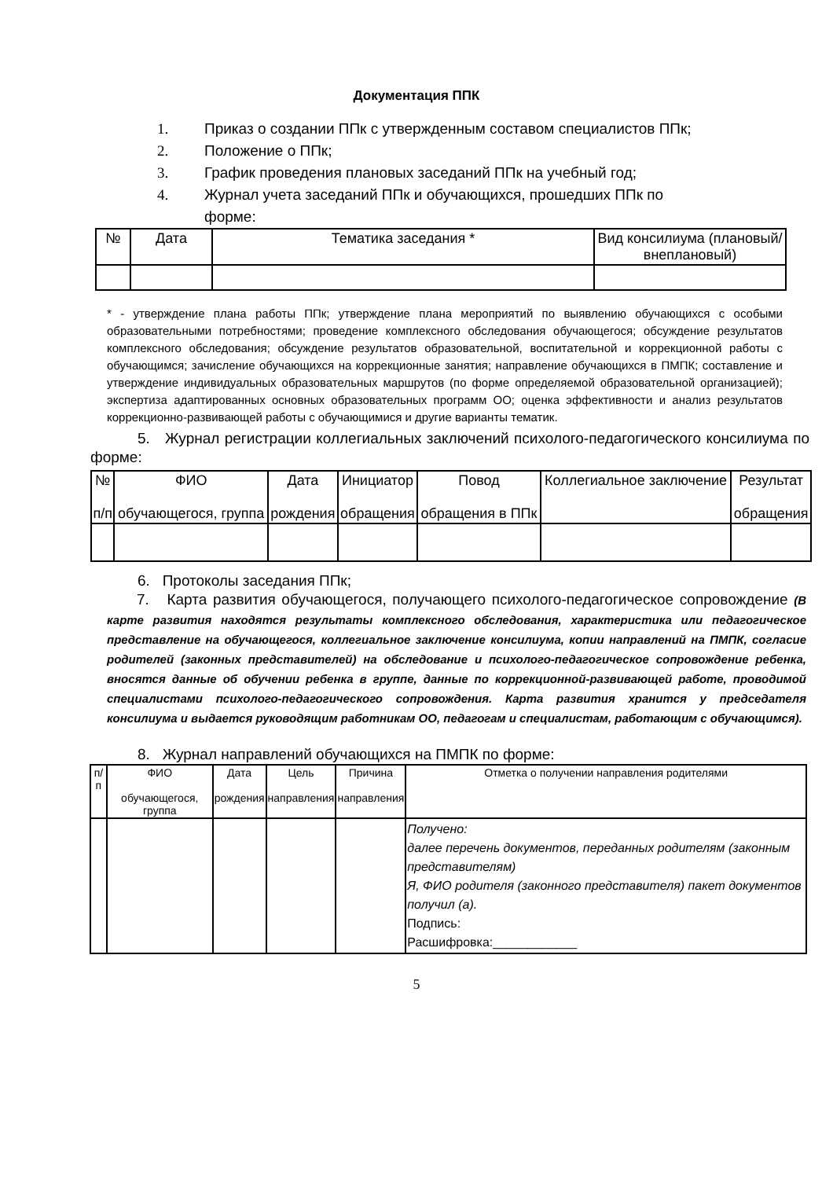Документация ППК
1. Приказ о создании ППк с утвержденным составом специалистов ППк;
2. Положение о ППк;
3. График проведения плановых заседаний ППк на учебный год;
4. Журнал учета заседаний ППк и обучающихся, прошедших ППк по
форме:
| № | Дата | Тематика заседания * | Вид консилиума (плановый/внеплановый) |
| --- | --- | --- | --- |
* - утверждение плана работы ППк; утверждение плана мероприятий по выявлению обучающихся с особыми образовательными потребностями; проведение комплексного обследования обучающегося; обсуждение результатов комплексного обследования; обсуждение результатов образовательной, воспитательной и коррекционной работы с обучающимся; зачисление обучающихся на коррекционные занятия; направление обучающихся в ПМПК; составление и утверждение индивидуальных образовательных маршрутов (по форме определяемой образовательной организацией); экспертиза адаптированных основных образовательных программ ОО; оценка эффективности и анализ результатов коррекционно-развивающей работы с обучающимися и другие варианты тематик.
5. Журнал регистрации коллегиальных заключений психолого-педагогического консилиума по форме:
| № п/п | ФИО обучающегося, группа | Дата рождения | Инициатор обращения | Повод обращения в ППк | Коллегиальное заключение | Результат обращения |
| --- | --- | --- | --- | --- | --- | --- |
6. Протоколы заседания ППк;
7. Карта развития обучающегося, получающего психолого-педагогическое сопровождение (В карте развития находятся результаты комплексного обследования, характеристика или педагогическое представление на обучающегося, коллегиальное заключение консилиума, копии направлений на ПМПК, согласие родителей (законных представителей) на обследование и психолого-педагогическое сопровождение ребенка, вносятся данные об обучении ребенка в группе, данные по коррекционной-развивающей работе, проводимой специалистами психолого-педагогического сопровождения. Карта развития хранится у председателя консилиума и выдается руководящим работникам ОО, педагогам и специалистам, работающим с обучающимся).
8. Журнал направлений обучающихся на ПМПК по форме:
| п/п | ФИО обучающегося, группа | Дата рождения | Цель направления | Причина направления | Отметка о получении направления родителями |
| --- | --- | --- | --- | --- | --- |
| | | | | | Получено: далее перечень документов, переданных родителям (законным представителям) Я, ФИО родителя (законного представителя) пакет документов получил (а). Подпись: Расшифровка:____________ |
5